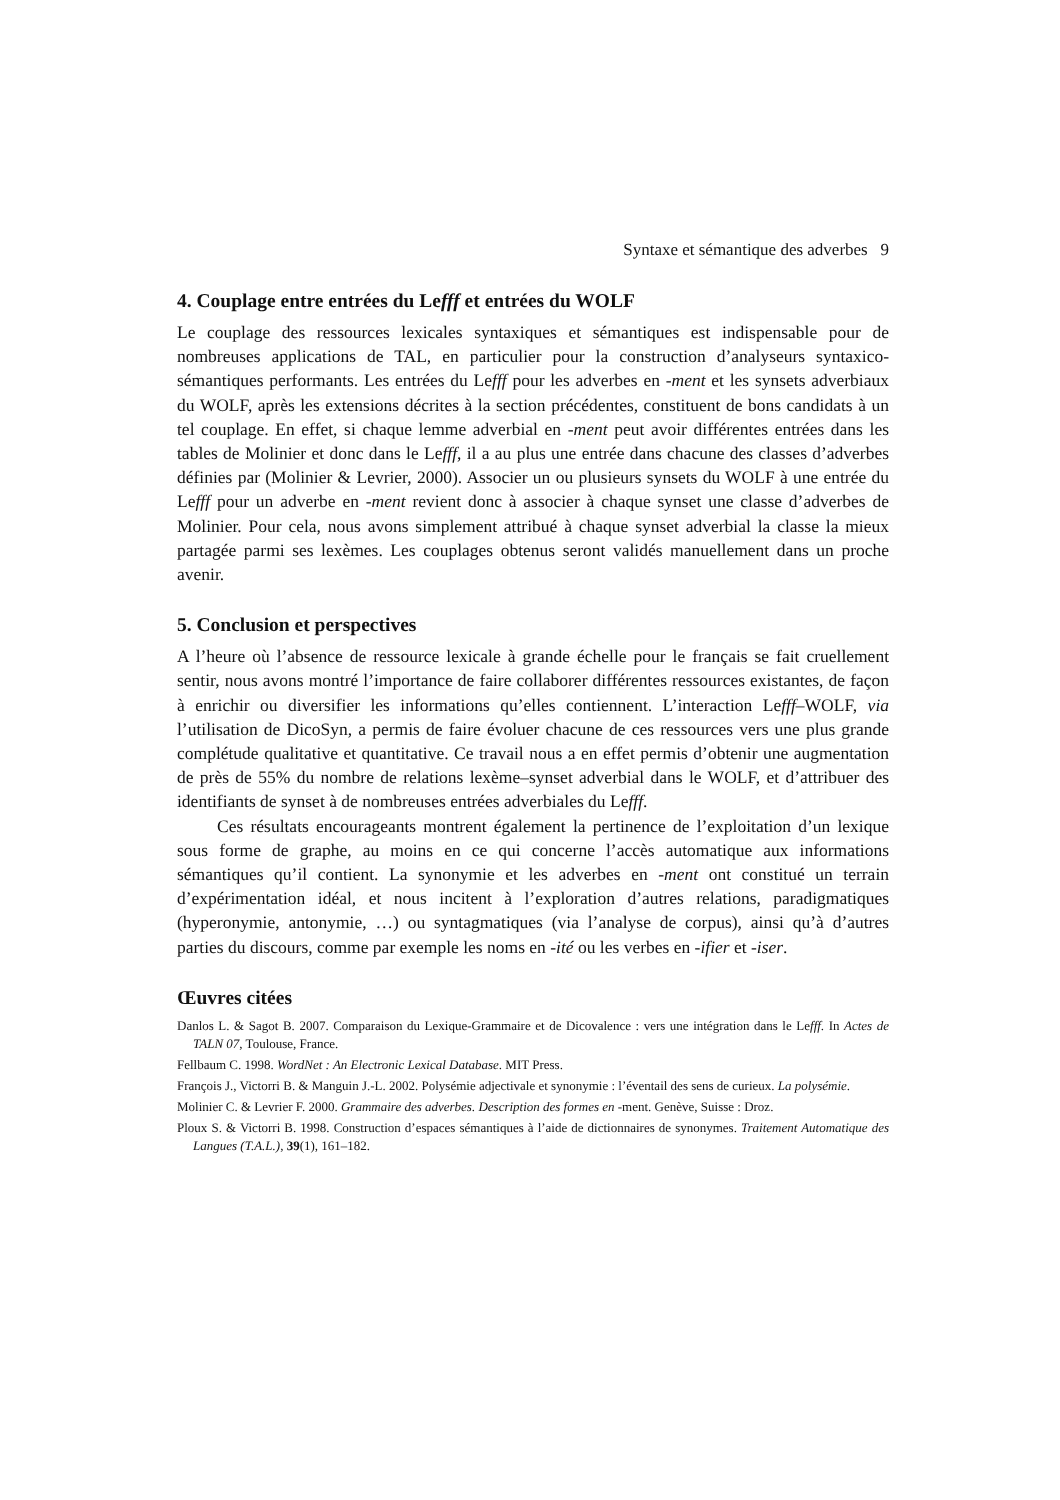Syntaxe et sémantique des adverbes 9
4. Couplage entre entrées du Lefff et entrées du WOLF
Le couplage des ressources lexicales syntaxiques et sémantiques est indispensable pour de nombreuses applications de TAL, en particulier pour la construction d’analyseurs syntaxico-sémantiques performants. Les entrées du Lefff pour les adverbes en -ment et les synsets adverbiaux du WOLF, après les extensions décrites à la section précédentes, constituent de bons candidats à un tel couplage. En effet, si chaque lemme adverbial en -ment peut avoir différentes entrées dans les tables de Molinier et donc dans le Lefff, il a au plus une entrée dans chacune des classes d’adverbes définies par (Molinier & Levrier, 2000). Associer un ou plusieurs synsets du WOLF à une entrée du Lefff pour un adverbe en -ment revient donc à associer à chaque synset une classe d’adverbes de Molinier. Pour cela, nous avons simplement attribué à chaque synset adverbial la classe la mieux partagée parmi ses lexèmes. Les couplages obtenus seront validés manuellement dans un proche avenir.
5. Conclusion et perspectives
A l’heure où l’absence de ressource lexicale à grande échelle pour le français se fait cruellement sentir, nous avons montré l’importance de faire collaborer différentes ressources existantes, de façon à enrichir ou diversifier les informations qu’elles contiennent. L’interaction Lefff–WOLF, via l’utilisation de DicoSyn, a permis de faire évoluer chacune de ces ressources vers une plus grande complétude qualitative et quantitative. Ce travail nous a en effet permis d’obtenir une augmentation de près de 55% du nombre de relations lexème–synset adverbial dans le WOLF, et d’attribuer des identifiants de synset à de nombreuses entrées adverbiales du Lefff.
Ces résultats encourageants montrent également la pertinence de l’exploitation d’un lexique sous forme de graphe, au moins en ce qui concerne l’accès automatique aux informations sémantiques qu’il contient. La synonymie et les adverbes en -ment ont constitué un terrain d’expérimentation idéal, et nous incitent à l’exploration d’autres relations, paradigmatiques (hyperonymie, antonymie, …) ou syntagmatiques (via l’analyse de corpus), ainsi qu’à d’autres parties du discours, comme par exemple les noms en -ité ou les verbes en -ifier et -iser.
Œuvres citées
Danlos L. & Sagot B. 2007. Comparaison du Lexique-Grammaire et de Dicovalence : vers une intégration dans le Lefff. In Actes de TALN 07, Toulouse, France.
Fellbaum C. 1998. WordNet : An Electronic Lexical Database. MIT Press.
François J., Victorri B. & Manguin J.-L. 2002. Polysémie adjectivale et synonymie : l’éventail des sens de curieux. La polysémie.
Molinier C. & Levrier F. 2000. Grammaire des adverbes. Description des formes en -ment. Genève, Suisse : Droz.
Ploux S. & Victorri B. 1998. Construction d’espaces sémantiques à l’aide de dictionnaires de synonymes. Traitement Automatique des Langues (T.A.L.), 39(1), 161–182.